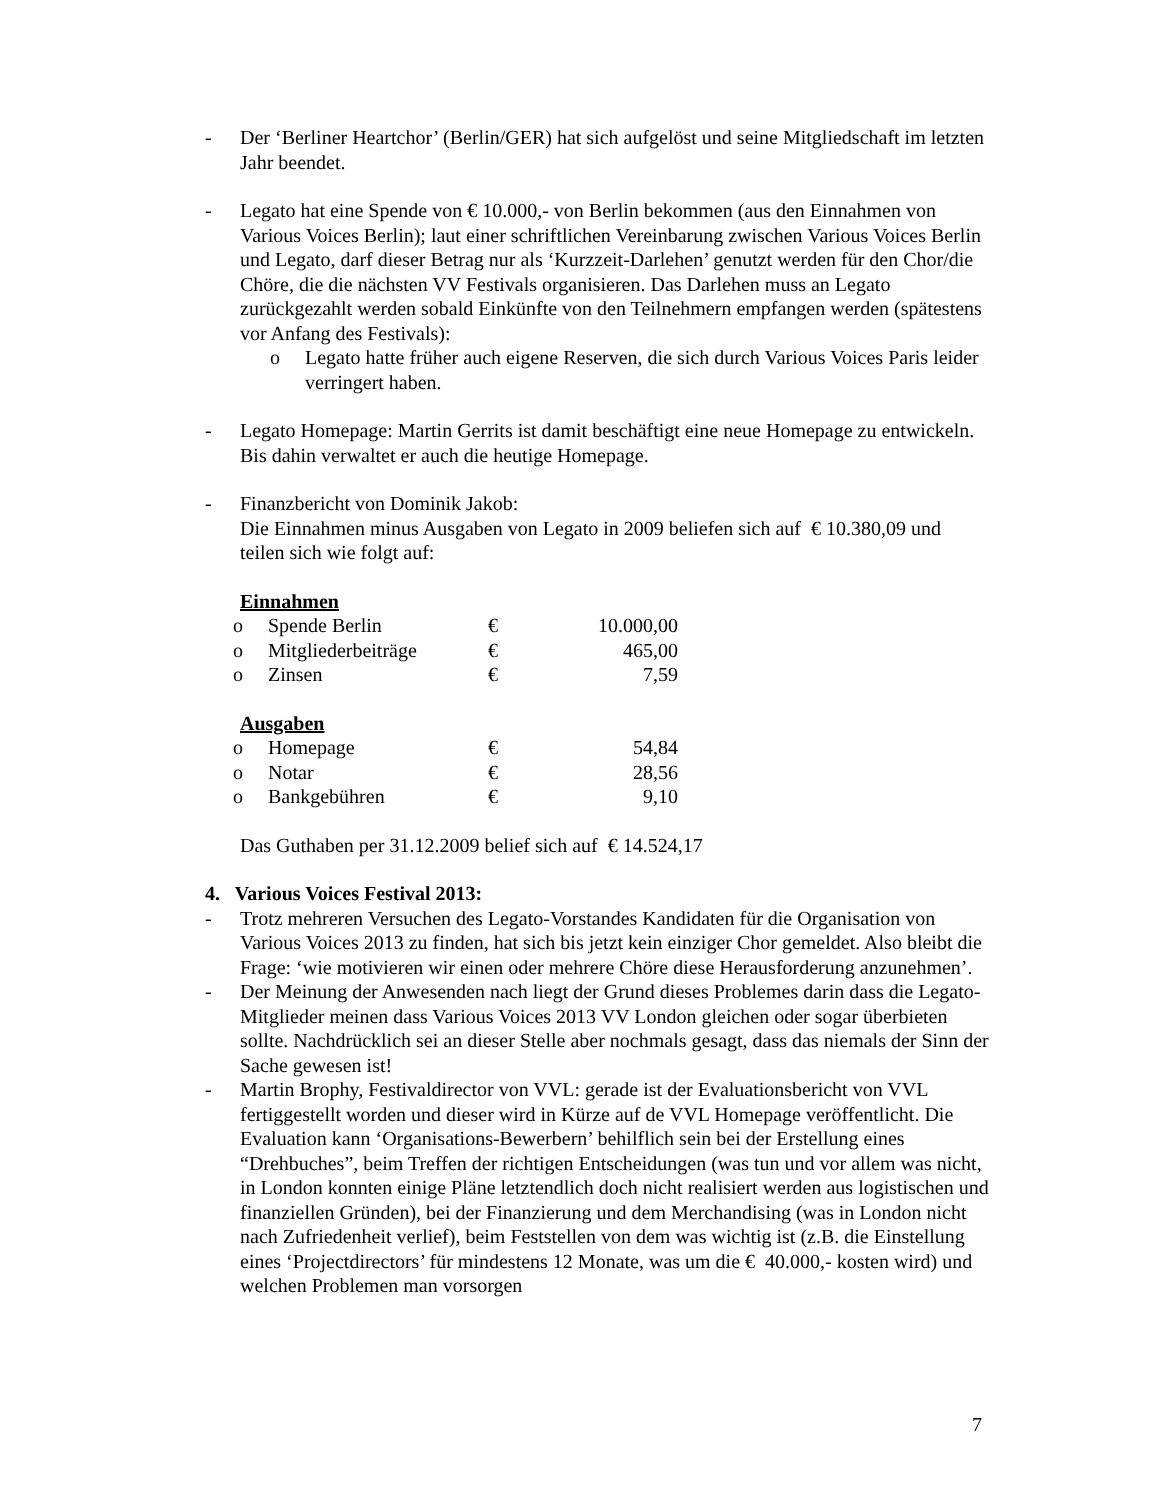- Der ‘Berliner Heartchor’ (Berlin/GER) hat sich aufgelöst und seine Mitgliedschaft im letzten Jahr beendet.
- Legato hat eine Spende von € 10.000,- von Berlin bekommen (aus den Einnahmen von Various Voices Berlin); laut einer schriftlichen Vereinbarung zwischen Various Voices Berlin und Legato, darf dieser Betrag nur als ‘Kurzzeit-Darlehen’ genutzt werden für den Chor/die Chöre, die die nächsten VV Festivals organisieren. Das Darlehen muss an Legato zurückgezahlt werden sobald Einkünfte von den Teilnehmern empfangen werden (spätestens vor Anfang des Festivals):
o Legato hatte früher auch eigene Reserven, die sich durch Various Voices Paris leider verringert haben.
- Legato Homepage: Martin Gerrits ist damit beschäftigt eine neue Homepage zu entwickeln. Bis dahin verwaltet er auch die heutige Homepage.
- Finanzbericht von Dominik Jakob:
Die Einnahmen minus Ausgaben von Legato in 2009 beliefen sich auf € 10.380,09 und teilen sich wie folgt auf:
Einnahmen
| o | Spende Berlin | € | 10.000,00 |
| o | Mitgliederbeiträge | € | 465,00 |
| o | Zinsen | € | 7,59 |
Ausgaben
| o | Homepage | € | 54,84 |
| o | Notar | € | 28,56 |
| o | Bankgebühren | € | 9,10 |
Das Guthaben per 31.12.2009 belief sich auf € 14.524,17
4. Various Voices Festival 2013:
- Trotz mehreren Versuchen des Legato-Vorstandes Kandidaten für die Organisation von Various Voices 2013 zu finden, hat sich bis jetzt kein einziger Chor gemeldet. Also bleibt die Frage: ‘wie motivieren wir einen oder mehrere Chöre diese Herausforderung anzunehmen’.
- Der Meinung der Anwesenden nach liegt der Grund dieses Problemes darin dass die Legato-Mitglieder meinen dass Various Voices 2013 VV London gleichen oder sogar überbieten sollte. Nachdrücklich sei an dieser Stelle aber nochmals gesagt, dass das niemals der Sinn der Sache gewesen ist!
- Martin Brophy, Festivaldirector von VVL: gerade ist der Evaluationsbericht von VVL fertiggestellt worden und dieser wird in Kürze auf de VVL Homepage veröffentlicht. Die Evaluation kann ‘Organisations-Bewerbern’ behilflich sein bei der Erstellung eines “Drehbuches”, beim Treffen der richtigen Entscheidungen (was tun und vor allem was nicht, in London konnten einige Pläne letztendlich doch nicht realisiert werden aus logistischen und finanziellen Gründen), bei der Finanzierung und dem Merchandising (was in London nicht nach Zufriedenheit verlief), beim Feststellen von dem was wichtig ist (z.B. die Einstellung eines ‘Projectdirectors’ für mindestens 12 Monate, was um die € 40.000,- kosten wird) und welchen Problemen man vorsorgen
7